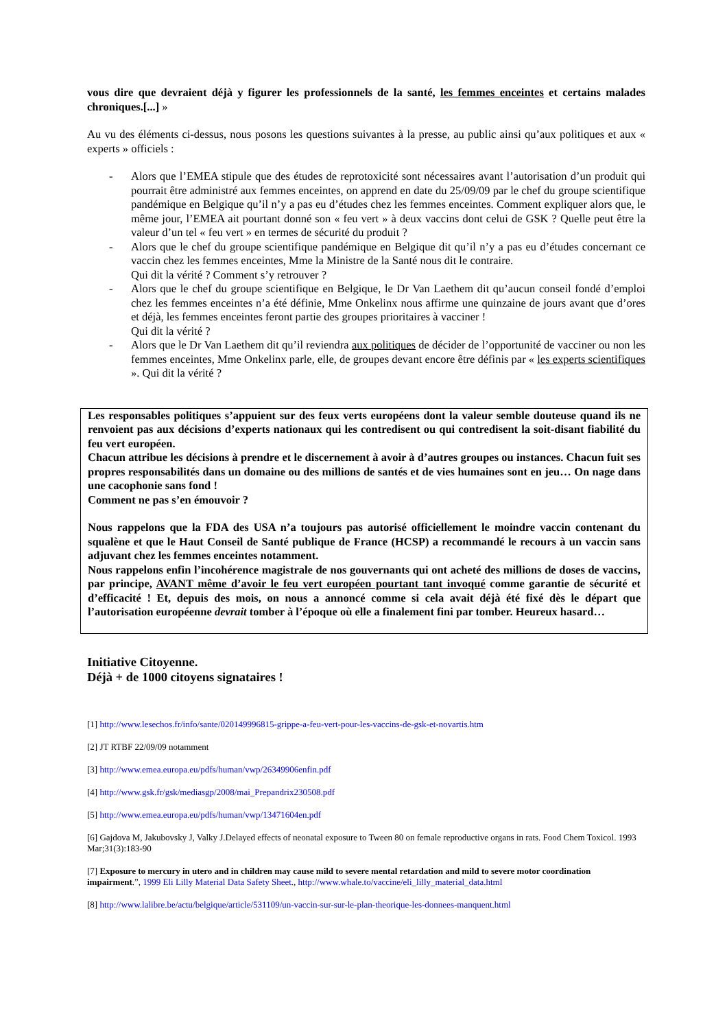vous dire que devraient déjà y figurer les professionnels de la santé, les femmes enceintes et certains malades chroniques.[...] »
Au vu des éléments ci-dessus, nous posons les questions suivantes à la presse, au public ainsi qu’aux politiques et aux « experts » officiels :
- Alors que l’EMEA stipule que des études de reprotoxicité sont nécessaires avant l’autorisation d’un produit qui pourrait être administré aux femmes enceintes, on apprend en date du 25/09/09 par le chef du groupe scientifique pandémique en Belgique qu’il n’y a pas eu d’études chez les femmes enceintes. Comment expliquer alors que, le même jour, l’EMEA ait pourtant donné son « feu vert » à deux vaccins dont celui de GSK ? Quelle peut être la valeur d’un tel « feu vert » en termes de sécurité du produit ?
- Alors que le chef du groupe scientifique pandémique en Belgique dit qu’il n’y a pas eu d’études concernant ce vaccin chez les femmes enceintes, Mme la Ministre de la Santé nous dit le contraire.
Qui dit la vérité ? Comment s’y retrouver ?
- Alors que le chef du groupe scientifique en Belgique, le Dr Van Laethem dit qu’aucun conseil fondé d’emploi chez les femmes enceintes n’a été définie, Mme Onkelinx nous affirme une quinzaine de jours avant que d’ores et déjà, les femmes enceintes feront partie des groupes prioritaires à vacciner !
Qui dit la vérité ?
- Alors que le Dr Van Laethem dit qu’il reviendra aux politiques de décider de l’opportunité de vacciner ou non les femmes enceintes, Mme Onkelinx parle, elle, de groupes devant encore être définis par « les experts scientifiques ». Qui dit la vérité ?
Les responsables politiques s’appuient sur des feux verts européens dont la valeur semble douteuse quand ils ne renvoient pas aux décisions d’experts nationaux qui les contredisent ou qui contredisent la soit-disant fiabilité du feu vert européen.
Chacun attribue les décisions à prendre et le discernement à avoir à d’autres groupes ou instances. Chacun fuit ses propres responsabilités dans un domaine ou des millions de santés et de vies humaines sont en jeu… On nage dans une cacophonie sans fond !
Comment ne pas s’en émouvoir ?
Nous rappelons que la FDA des USA n’a toujours pas autorisé officiellement le moindre vaccin contenant du squalène et que le Haut Conseil de Santé publique de France (HCSP) a recommandé le recours à un vaccin sans adjuvant chez les femmes enceintes notamment.
Nous rappelons enfin l’incohérence magistrale de nos gouvernants qui ont acheté des millions de doses de vaccins, par principe, AVANT même d’avoir le feu vert européen pourtant tant invoqué comme garantie de sécurité et d’efficacité ! Et, depuis des mois, on nous a annoncé comme si cela avait déjà été fixé dès le départ que l’autorisation européenne devrait tomber à l’époque où elle a finalement fini par tomber. Heureux hasard…
Initiative Citoyenne.
Déjà + de 1000 citoyens signataires !
[1] http://www.lesechos.fr/info/sante/020149996815-grippe-a-feu-vert-pour-les-vaccins-de-gsk-et-novartis.htm
[2] JT RTBF 22/09/09 notamment
[3] http://www.emea.europa.eu/pdfs/human/vwp/26349906enfin.pdf
[4] http://www.gsk.fr/gsk/mediasgp/2008/mai_Prepandrix230508.pdf
[5] http://www.emea.europa.eu/pdfs/human/vwp/13471604en.pdf
[6] Gajdova M, Jakubovsky J, Valky J.Delayed effects of neonatal exposure to Tween 80 on female reproductive organs in rats. Food Chem Toxicol. 1993 Mar;31(3):183-90
[7] Exposure to mercury in utero and in children may cause mild to severe mental retardation and mild to severe motor coordination impairment.”, 1999 Eli Lilly Material Data Safety Sheet., http://www.whale.to/vaccine/eli_lilly_material_data.html
[8] http://www.lalibre.be/actu/belgique/article/531109/un-vaccin-sur-sur-le-plan-theorique-les-donnees-manquent.html